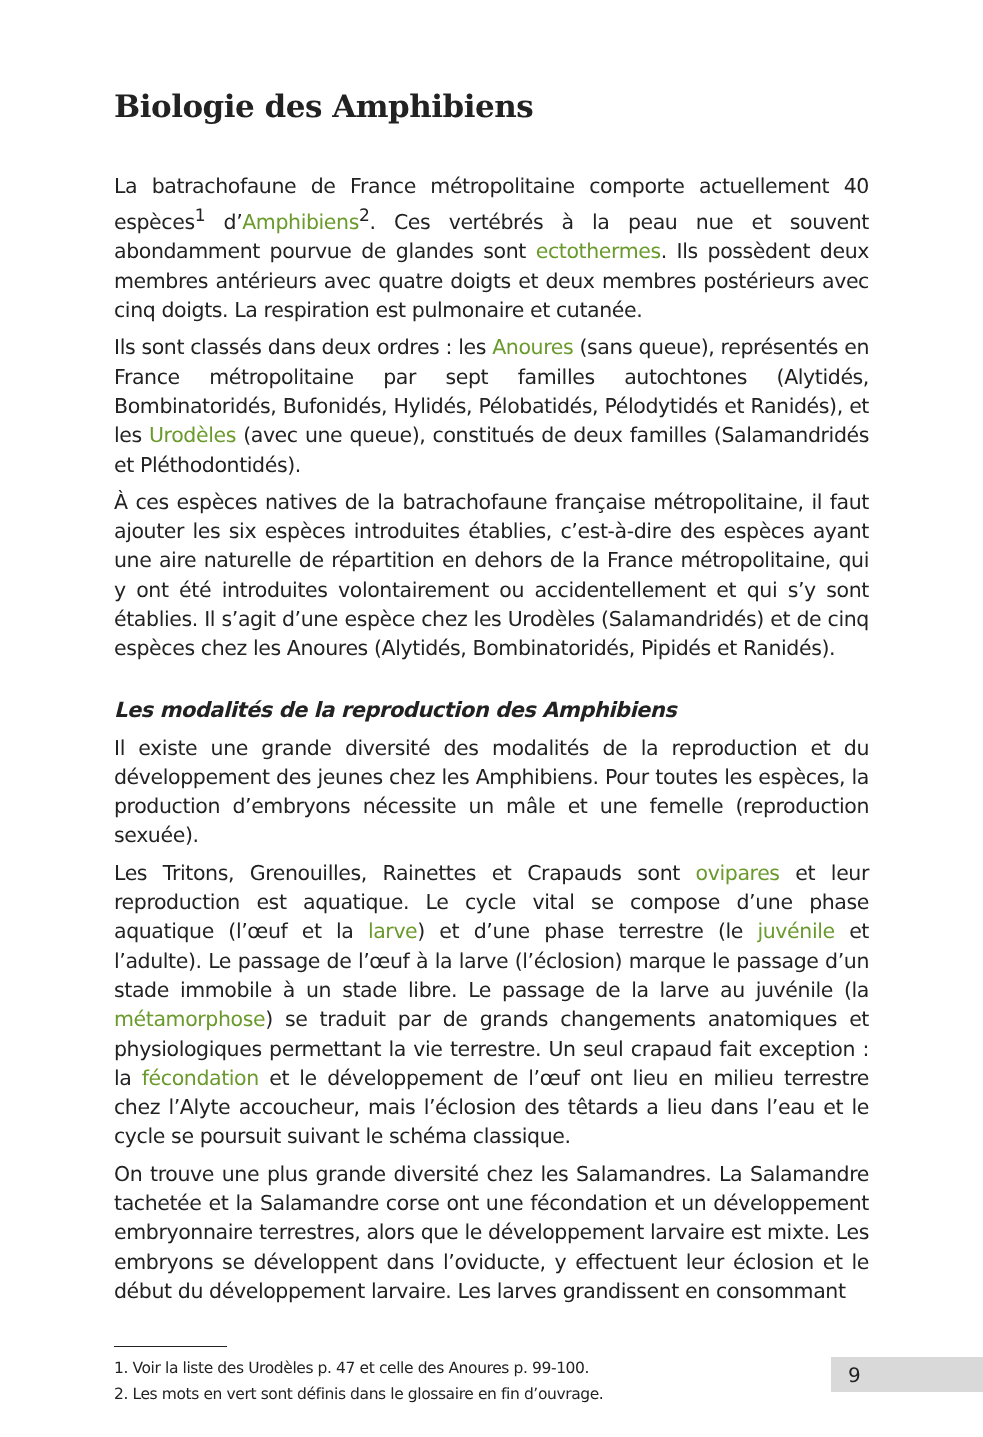Biologie des Amphibiens
La batrachofaune de France métropolitaine comporte actuellement 40 espèces<sup>1</sup> d’Amphibiens<sup>2</sup>. Ces vertébrés à la peau nue et souvent abondamment pourvue de glandes sont ectothermes. Ils possèdent deux membres antérieurs avec quatre doigts et deux membres postérieurs avec cinq doigts. La respiration est pulmonaire et cutanée.
Ils sont classés dans deux ordres : les Anoures (sans queue), représentés en France métropolitaine par sept familles autochtones (Alytidés, Bombinatoridés, Bufonidés, Hylidés, Pélobatidés, Pélodytidés et Ranidés), et les Urodèles (avec une queue), constitués de deux familles (Salamandridés et Pléthodontidés).
À ces espèces natives de la batrachofaune française métropolitaine, il faut ajouter les six espèces introduites établies, c’est-à-dire des espèces ayant une aire naturelle de répartition en dehors de la France métropolitaine, qui y ont été introduites volontairement ou accidentellement et qui s’y sont établies. Il s’agit d’une espèce chez les Urodèles (Salamandridés) et de cinq espèces chez les Anoures (Alytidés, Bombinatoridés, Pipidés et Ranidés).
Les modalités de la reproduction des Amphibiens
Il existe une grande diversité des modalités de la reproduction et du développement des jeunes chez les Amphibiens. Pour toutes les espèces, la production d’embryons nécessite un mâle et une femelle (reproduction sexuée).
Les Tritons, Grenouilles, Rainettes et Crapauds sont ovipares et leur reproduction est aquatique. Le cycle vital se compose d’une phase aquatique (l’œuf et la larve) et d’une phase terrestre (le juvénile et l’adulte). Le passage de l’œuf à la larve (l’éclosion) marque le passage d’un stade immobile à un stade libre. Le passage de la larve au juvénile (la métamorphose) se traduit par de grands changements anatomiques et physiologiques permettant la vie terrestre. Un seul crapaud fait exception : la fécondation et le développement de l’œuf ont lieu en milieu terrestre chez l’Alyte accoucheur, mais l’éclosion des têtards a lieu dans l’eau et le cycle se poursuit suivant le schéma classique.
On trouve une plus grande diversité chez les Salamandres. La Salamandre tachetée et la Salamandre corse ont une fécondation et un développement embryonnaire terrestres, alors que le développement larvaire est mixte. Les embryons se développent dans l’oviducte, y effectuent leur éclosion et le début du développement larvaire. Les larves grandissent en consommant
1. Voir la liste des Urodèles p. 47 et celle des Anoures p. 99-100.
2. Les mots en vert sont définis dans le glossaire en fin d’ouvrage.
9